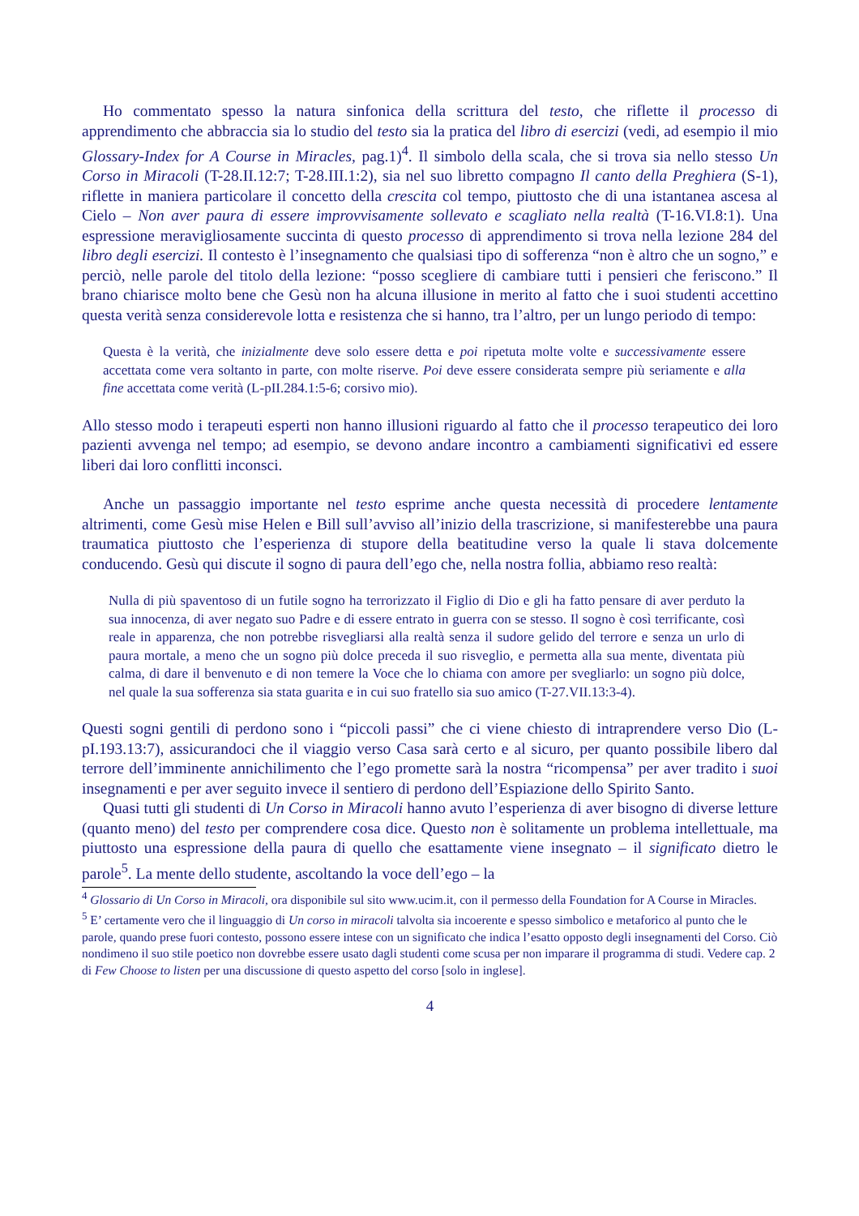Ho commentato spesso la natura sinfonica della scrittura del testo, che riflette il processo di apprendimento che abbraccia sia lo studio del testo sia la pratica del libro di esercizi (vedi, ad esempio il mio Glossary-Index for A Course in Miracles, pag.1)<sup>4</sup>. Il simbolo della scala, che si trova sia nello stesso Un Corso in Miracoli (T-28.II.12:7; T-28.III.1:2), sia nel suo libretto compagno Il canto della Preghiera (S-1), riflette in maniera particolare il concetto della crescita col tempo, piuttosto che di una istantanea ascesa al Cielo – Non aver paura di essere improvvisamente sollevato e scagliato nella realtà (T-16.VI.8:1). Una espressione meravigliosamente succinta di questo processo di apprendimento si trova nella lezione 284 del libro degli esercizi. Il contesto è l’insegnamento che qualsiasi tipo di sofferenza “non è altro che un sogno,” e perciò, nelle parole del titolo della lezione: “posso scegliere di cambiare tutti i pensieri che feriscono.” Il brano chiarisce molto bene che Gesù non ha alcuna illusione in merito al fatto che i suoi studenti accettino questa verità senza considerevole lotta e resistenza che si hanno, tra l’altro, per un lungo periodo di tempo:
Questa è la verità, che inizialmente deve solo essere detta e poi ripetuta molte volte e successivamente essere accettata come vera soltanto in parte, con molte riserve. Poi deve essere considerata sempre più seriamente e alla fine accettata come verità (L-pII.284.1:5-6; corsivo mio).
Allo stesso modo i terapeuti esperti non hanno illusioni riguardo al fatto che il processo terapeutico dei loro pazienti avvenga nel tempo; ad esempio, se devono andare incontro a cambiamenti significativi ed essere liberi dai loro conflitti inconsci.
Anche un passaggio importante nel testo esprime anche questa necessità di procedere lentamente altrimenti, come Gesù mise Helen e Bill sull’avviso all’inizio della trascrizione, si manifesterebbe una paura traumatica piuttosto che l’esperienza di stupore della beatitudine verso la quale li stava dolcemente conducendo. Gesù qui discute il sogno di paura dell’ego che, nella nostra follia, abbiamo reso realtà:
Nulla di più spaventoso di un futile sogno ha terrorizzato il Figlio di Dio e gli ha fatto pensare di aver perduto la sua innocenza, di aver negato suo Padre e di essere entrato in guerra con se stesso. Il sogno è così terrificante, così reale in apparenza, che non potrebbe risvegliarsi alla realtà senza il sudore gelido del terrore e senza un urlo di paura mortale, a meno che un sogno più dolce preceda il suo risveglio, e permetta alla sua mente, diventata più calma, di dare il benvenuto e di non temere la Voce che lo chiama con amore per svegliarlo: un sogno più dolce, nel quale la sua sofferenza sia stata guarita e in cui suo fratello sia suo amico (T-27.VII.13:3-4).
Questi sogni gentili di perdono sono i “piccoli passi” che ci viene chiesto di intraprendere verso Dio (L-pI.193.13:7), assicurandoci che il viaggio verso Casa sarà certo e al sicuro, per quanto possibile libero dal terrore dell’imminente annichilimento che l’ego promette sarà la nostra “ricompensa” per aver tradito i suoi insegnamenti e per aver seguito invece il sentiero di perdono dell’Espiazione dello Spirito Santo.
Quasi tutti gli studenti di Un Corso in Miracoli hanno avuto l’esperienza di aver bisogno di diverse letture (quanto meno) del testo per comprendere cosa dice. Questo non è solitamente un problema intellettuale, ma piuttosto una espressione della paura di quello che esattamente viene insegnato – il significato dietro le parole<sup>5</sup>. La mente dello studente, ascoltando la voce dell’ego – la
<sup>4</sup> Glossario di Un Corso in Miracoli, ora disponibile sul sito www.ucim.it, con il permesso della Foundation for A Course in Miracles.
<sup>5</sup> E’ certamente vero che il linguaggio di Un corso in miracoli talvolta sia incoerente e spesso simbolico e metaforico al punto che le parole, quando prese fuori contesto, possono essere intese con un significato che indica l’esatto opposto degli insegnamenti del Corso. Ciò nondimeno il suo stile poetico non dovrebbe essere usato dagli studenti come scusa per non imparare il programma di studi. Vedere cap. 2 di Few Choose to listen per una discussione di questo aspetto del corso [solo in inglese].
4